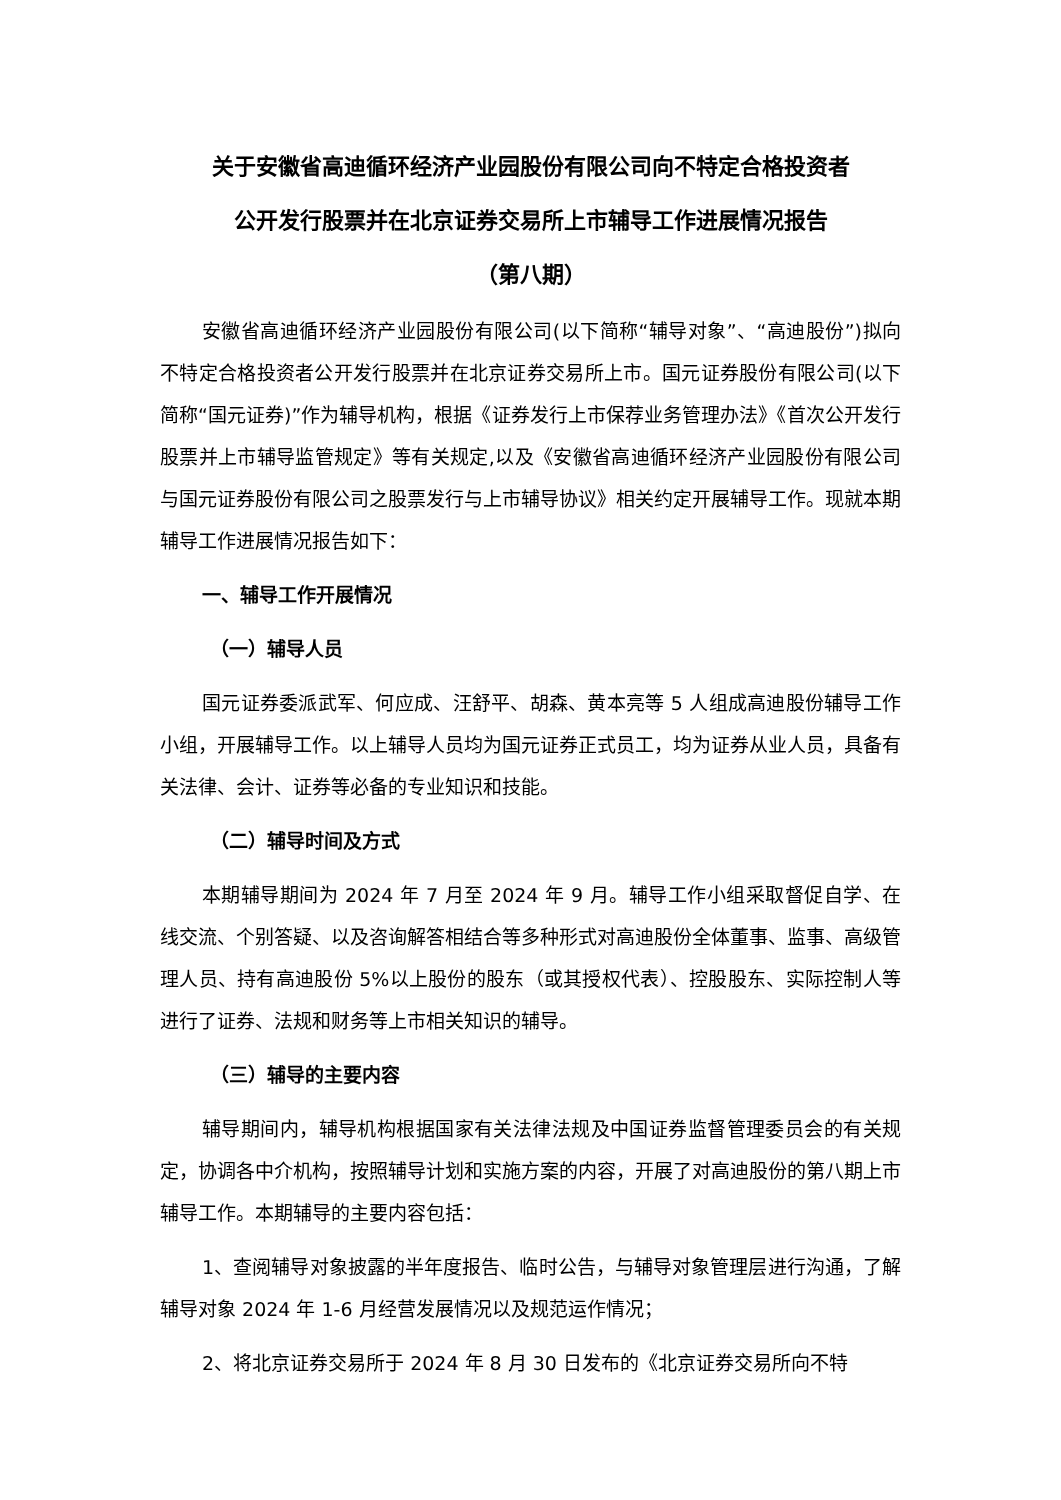关于安徽省高迪循环经济产业园股份有限公司向不特定合格投资者
公开发行股票并在北京证券交易所上市辅导工作进展情况报告
（第八期）
安徽省高迪循环经济产业园股份有限公司(以下简称“辅导对象”、“高迪股份”)拟向不特定合格投资者公开发行股票并在北京证券交易所上市。国元证券股份有限公司(以下简称“国元证券)”作为辅导机构，根据《证券发行上市保荐业务管理办法》《首次公开发行股票并上市辅导监管规定》等有关规定,以及《安徽省高迪循环经济产业园股份有限公司与国元证券股份有限公司之股票发行与上市辅导协议》相关约定开展辅导工作。现就本期辅导工作进展情况报告如下：
一、辅导工作开展情况
（一）辅导人员
国元证券委派武军、何应成、汪舒平、胡森、黄本亮等 5 人组成高迪股份辅导工作小组，开展辅导工作。以上辅导人员均为国元证券正式员工，均为证券从业人员，具备有关法律、会计、证券等必备的专业知识和技能。
（二）辅导时间及方式
本期辅导期间为 2024 年 7 月至 2024 年 9 月。辅导工作小组采取督促自学、在线交流、个别答疑、以及咨询解答相结合等多种形式对高迪股份全体董事、监事、高级管理人员、持有高迪股份 5%以上股份的股东（或其授权代表）、控股股东、实际控制人等进行了证券、法规和财务等上市相关知识的辅导。
（三）辅导的主要内容
辅导期间内，辅导机构根据国家有关法律法规及中国证券监督管理委员会的有关规定，协调各中介机构，按照辅导计划和实施方案的内容，开展了对高迪股份的第八期上市辅导工作。本期辅导的主要内容包括：
1、查阅辅导对象披露的半年度报告、临时公告，与辅导对象管理层进行沟通，了解辅导对象 2024 年 1-6 月经营发展情况以及规范运作情况；
2、将北京证券交易所于 2024 年 8 月 30 日发布的《北京证券交易所向不特